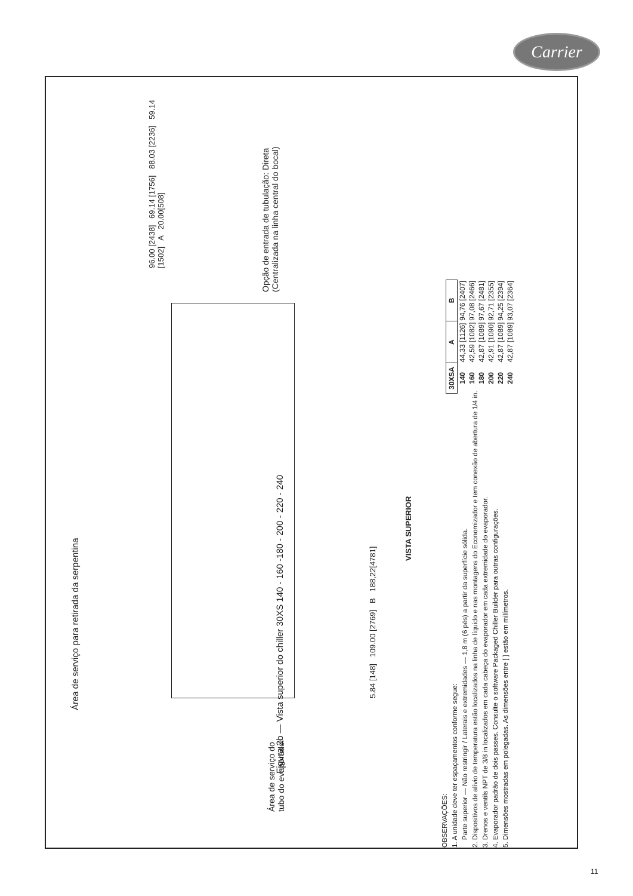Carrier
Área de serviço para retirada da serpentina
96.00 [2438] 69.14 [1756] 88.03 [2236] 59.14 [1502] A 20.00[508]
Área de serviço do tubo do evaporador
Opção de entrada de tubulação: Direta (Centralizada na linha central do bocal)
5.84 [148] 109.00 [2769] B 188,22[4781]
VISTA SUPERIOR
OBSERVAÇÕES:
1. A unidade deve ter espaçamentos conforme segue:
Parte superior — Não restringir / Laterais e extremidades — 1,8 m (6 pés) a partir da superfície sólida.
2. Dispositivos de alívio de temperatura estão localizados na linha de líquido e nas montagens do Economizador e tem conexão de abertura de 1/4 in.
3. Drenos e ventils NPT de 3/8 in localizados em cada cabeça do evaporador em cada extremidade do evaporador.
4. Evaporador padrão de dois passes. Consulte o software Packaged Chiller Builder para outras configurações.
5. Dimensões mostradas em polegadas. As dimensões entre [ ] estão em milímetros.
| 30XSA | A | B |
| --- | --- | --- |
| 140 | 44,33 [1126] | 94,76 [2407] |
| 160 | 42,59 [1082] | 97,08 [2466] |
| 180 | 42,87 [1089] | 97,67 [2481] |
| 200 | 42,91 [1090] | 92,71 [2355] |
| 220 | 42,87 [1089] | 94,25 [2394] |
| 240 | 42,87 [1089] | 93,07 [2364] |
Figura 2b — Vista superior do chiller 30XS 140 - 160 -180 - 200 - 220 - 240
11